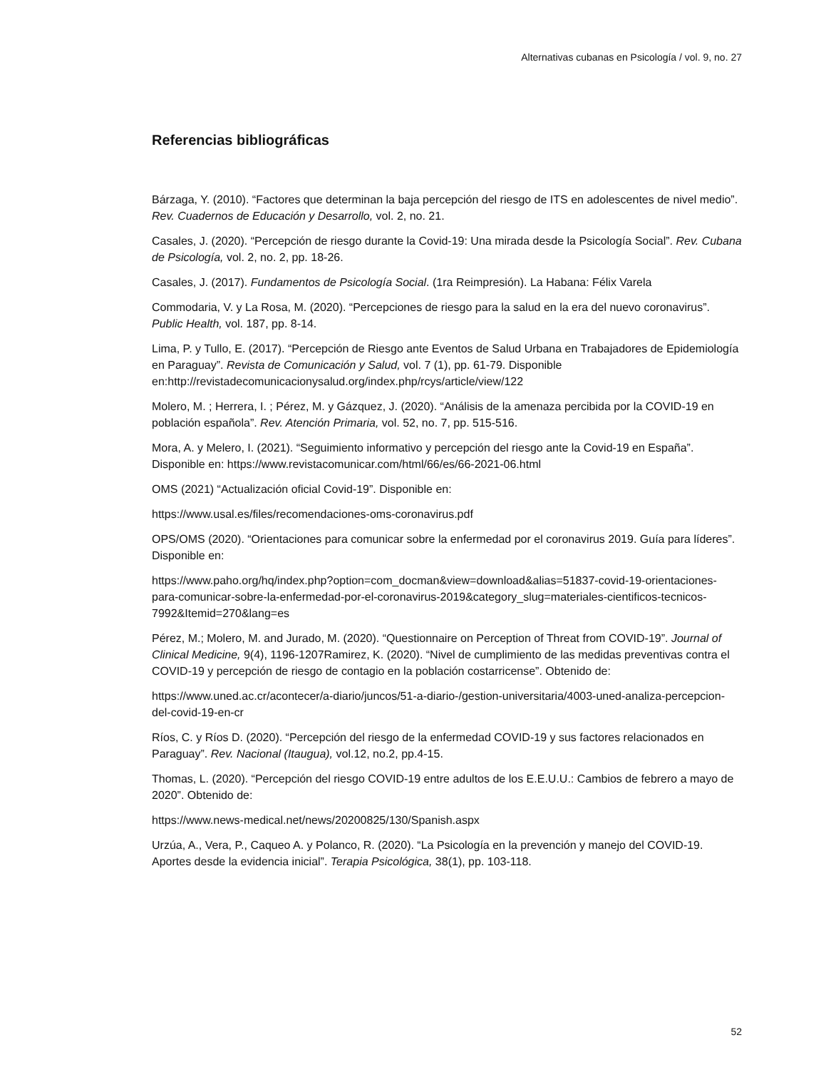Alternativas cubanas en Psicología / vol. 9, no. 27
Referencias bibliográficas
Bárzaga, Y. (2010). “Factores que determinan la baja percepción del riesgo de ITS en adolescentes de nivel medio”. Rev. Cuadernos de Educación y Desarrollo, vol. 2, no. 21.
Casales, J. (2020). “Percepción de riesgo durante la Covid-19: Una mirada desde la Psicología Social”. Rev. Cubana de Psicología, vol. 2, no. 2, pp. 18-26.
Casales, J. (2017). Fundamentos de Psicología Social. (1ra Reimpresión). La Habana: Félix Varela
Commodaria, V. y La Rosa, M. (2020). “Percepciones de riesgo para la salud en la era del nuevo coronavirus”. Public Health, vol. 187, pp. 8-14.
Lima, P. y Tullo, E. (2017). “Percepción de Riesgo ante Eventos de Salud Urbana en Trabajadores de Epidemiología en Paraguay”. Revista de Comunicación y Salud, vol. 7 (1), pp. 61-79. Disponible en:http://revistadecomunicacionysalud.org/index.php/rcys/article/view/122
Molero, M. ; Herrera, I. ; Pérez, M. y Gázquez, J. (2020). “Análisis de la amenaza percibida por la COVID-19 en población española”. Rev. Atención Primaria, vol. 52, no. 7, pp. 515-516.
Mora, A. y Melero, I. (2021). “Seguimiento informativo y percepción del riesgo ante la Covid-19 en España”. Disponible en: https://www.revistacomunicar.com/html/66/es/66-2021-06.html
OMS (2021) “Actualización oficial Covid-19”. Disponible en:
https://www.usal.es/files/recomendaciones-oms-coronavirus.pdf
OPS/OMS (2020). “Orientaciones para comunicar sobre la enfermedad por el coronavirus 2019. Guía para líderes”. Disponible en:
https://www.paho.org/hq/index.php?option=com_docman&view=download&alias=51837-covid-19-orientaciones-para-comunicar-sobre-la-enfermedad-por-el-coronavirus-2019&category_slug=materiales-cientificos-tecnicos-7992&Itemid=270&lang=es
Pérez, M.; Molero, M. and Jurado, M. (2020). “Questionnaire on Perception of Threat from COVID-19”. Journal of Clinical Medicine, 9(4), 1196-1207Ramirez, K. (2020). “Nivel de cumplimiento de las medidas preventivas contra el COVID-19 y percepción de riesgo de contagio en la población costarricense”. Obtenido de:
https://www.uned.ac.cr/acontecer/a-diario/juncos/51-a-diario-/gestion-universitaria/4003-uned-analiza-percepcion-del-covid-19-en-cr
Ríos, C. y Ríos D. (2020). “Percepción del riesgo de la enfermedad COVID-19 y sus factores relacionados en Paraguay”. Rev. Nacional (Itaugua), vol.12, no.2, pp.4-15.
Thomas, L. (2020). “Percepción del riesgo COVID-19 entre adultos de los E.E.U.U.: Cambios de febrero a mayo de 2020”. Obtenido de:
https://www.news-medical.net/news/20200825/130/Spanish.aspx
Urzúa, A., Vera, P., Caqueo A. y Polanco, R. (2020). “La Psicología en la prevención y manejo del COVID-19. Aportes desde la evidencia inicial”. Terapia Psicológica, 38(1), pp. 103-118.
52